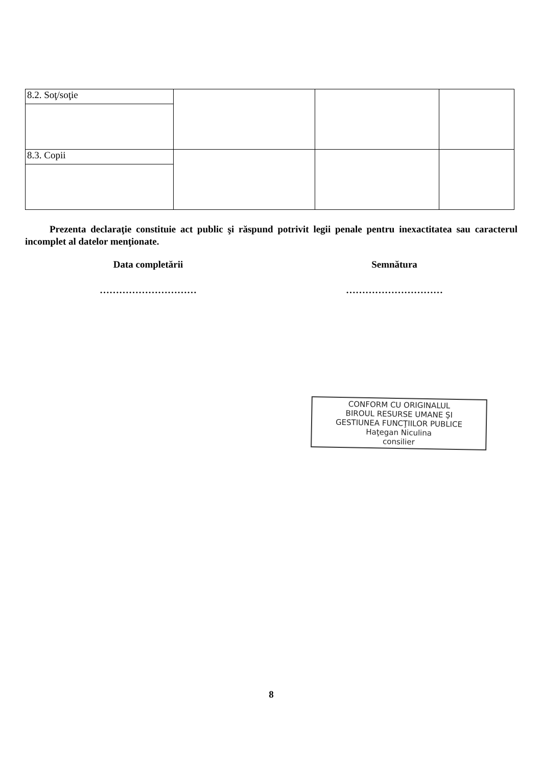| 8.2. Soţ/soţie | | | |
| 8.3. Copii | | | |
Prezenta declaraţie constituie act public şi răspund potrivit legii penale pentru inexactitatea sau caracterul incomplet al datelor menţionate.
Data completării Semnătura
………………………… …………………………
CONFORM CU ORIGINALUL
BIROUL RESURSE UMANE ŞI
GESTIUNEA FUNCŢIILOR PUBLICE
Haţegan Niculina
consilier
8